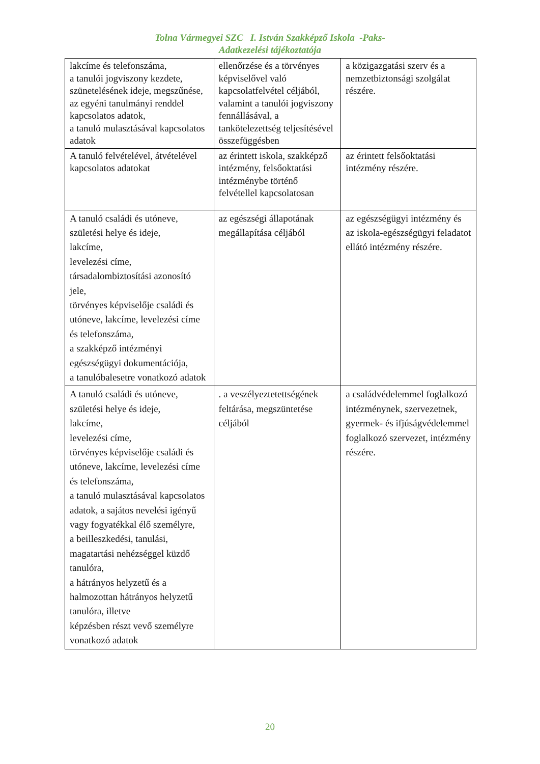Tolna Vármegyei SZC I. István Szakképző Iskola -Paks-
Adatkezelési tájékoztatója
| lakcíme és telefonszáma, a tanulói jogviszony kezdete, szünetelésének ideje, megszűnése, az egyéni tanulmányi renddel kapcsolatos adatok, a tanuló mulasztásával kapcsolatos adatok | ellenőrzése és a törvényes képviselővel való kapcsolatfelvétel céljából, valamint a tanulói jogviszony fennállásával, a tankötelezettség teljesítésével összefüggésben | a közigazgatási szerv és a nemzetbiztonsági szolgálat részére. |
| A tanuló felvételével, átvételével kapcsolatos adatokat | az érintett iskola, szakképző intézmény, felsőoktatási intézménybe történő felvétellel kapcsolatosan | az érintett felsőoktatási intézmény részére. |
| A tanuló családi és utóneve, születési helye és ideje, lakcíme, levelezési címe, társadalombiztosítási azonosító jele, törvényes képviselője családi és utóneve, lakcíme, levelezési címe és telefonszáma, a szakképző intézményi egészségügyi dokumentációja, a tanulóbalesetre vonatkozó adatok | az egészségi állapotának megállapítása céljából | az egészségügyi intézmény és az iskola-egészségügyi feladatot ellátó intézmény részére. |
| A tanuló családi és utóneve, születési helye és ideje, lakcíme, levelezési címe, törvényes képviselője családi és utóneve, lakcíme, levelezési címe és telefonszáma, a tanuló mulasztásával kapcsolatos adatok, a sajátos nevelési igényű vagy fogyatékkal élő személyre, a beilleszkedési, tanulási, magatartási nehézséggel küzdő tanulóra, a hátrányos helyzetű és a halmozottan hátrányos helyzetű tanulóra, illetve képzésben részt vevő személyre vonatkozó adatok | . a veszélyeztetettségének feltárása, megszüntetése céljából | a családvédelemmel foglalkozó intézménynek, szervezetnek, gyermek- és ifjúságvédelemmel foglalkozó szervezet, intézmény részére. |
20